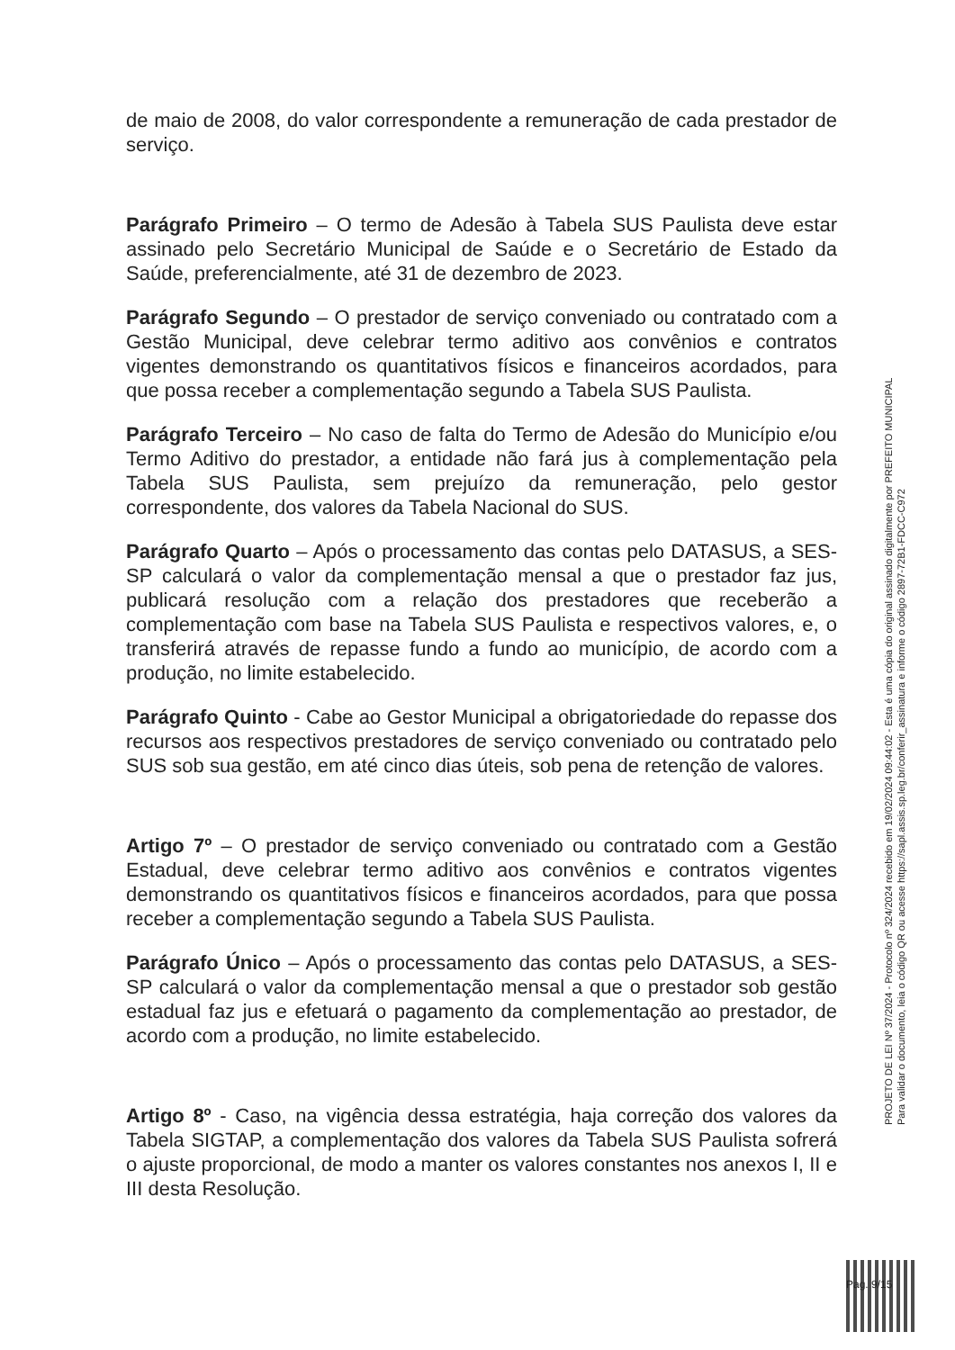de maio de 2008, do valor correspondente a remuneração de cada prestador de serviço.
Parágrafo Primeiro – O termo de Adesão à Tabela SUS Paulista deve estar assinado pelo Secretário Municipal de Saúde e o Secretário de Estado da Saúde, preferencialmente, até 31 de dezembro de 2023.
Parágrafo Segundo – O prestador de serviço conveniado ou contratado com a Gestão Municipal, deve celebrar termo aditivo aos convênios e contratos vigentes demonstrando os quantitativos físicos e financeiros acordados, para que possa receber a complementação segundo a Tabela SUS Paulista.
Parágrafo Terceiro – No caso de falta do Termo de Adesão do Município e/ou Termo Aditivo do prestador, a entidade não fará jus à complementação pela Tabela SUS Paulista, sem prejuízo da remuneração, pelo gestor correspondente, dos valores da Tabela Nacional do SUS.
Parágrafo Quarto – Após o processamento das contas pelo DATASUS, a SES-SP calculará o valor da complementação mensal a que o prestador faz jus, publicará resolução com a relação dos prestadores que receberão a complementação com base na Tabela SUS Paulista e respectivos valores, e, o transferirá através de repasse fundo a fundo ao município, de acordo com a produção, no limite estabelecido.
Parágrafo Quinto - Cabe ao Gestor Municipal a obrigatoriedade do repasse dos recursos aos respectivos prestadores de serviço conveniado ou contratado pelo SUS sob sua gestão, em até cinco dias úteis, sob pena de retenção de valores.
Artigo 7º – O prestador de serviço conveniado ou contratado com a Gestão Estadual, deve celebrar termo aditivo aos convênios e contratos vigentes demonstrando os quantitativos físicos e financeiros acordados, para que possa receber a complementação segundo a Tabela SUS Paulista.
Parágrafo Único – Após o processamento das contas pelo DATASUS, a SES-SP calculará o valor da complementação mensal a que o prestador sob gestão estadual faz jus e efetuará o pagamento da complementação ao prestador, de acordo com a produção, no limite estabelecido.
Artigo 8º - Caso, na vigência dessa estratégia, haja correção dos valores da Tabela SIGTAP, a complementação dos valores da Tabela SUS Paulista sofrerá o ajuste proporcional, de modo a manter os valores constantes nos anexos I, II e III desta Resolução.
PROJETO DE LEI Nº 37/2024 - Protocolo nº 324/2024 recebido em 19/02/2024 09:44:02 - Esta é uma cópia do original assinado digitalmente por PREFEITO MUNICIPAL
Para validar o documento, leia o código QR ou acesse https://sapl.assis.sp.leg.br/conferir_assinatura e informe o código 2897-72B1-FDCC-C972
Pag. 9/15